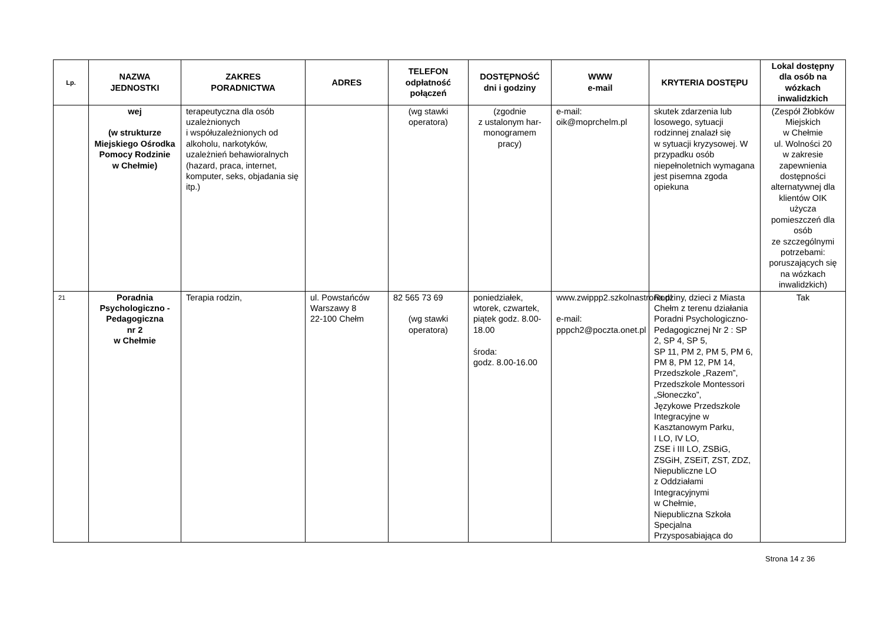| Lp. | NAZWA JEDNOSTKI | ZAKRES PORADNICTWA | ADRES | TELEFON odpłatność połączeń | DOSTĘPNOŚĆ dni i godziny | WWW e-mail | KRYTERIA DOSTĘPU | Lokal dostępny dla osób na wózkach inwalidzkich |
| --- | --- | --- | --- | --- | --- | --- | --- | --- |
| | wej (w strukturze Miejskiego Ośrodka Pomocy Rodzinie w Chełmie) | terapeutyczna dla osób uzależnionych i współuzależnionych od alkoholu, narkotyków, uzależnień behawioralnych (hazard, praca, internet, komputer, seks, objadania się itp.) | | (wg stawki operatora) | (zgodnie z ustalonym har-monogramem pracy) | e-mail: oik@moprchelm.pl | skutek zdarzenia lub losowego, sytuacji rodzinnej znalazł się w sytuacji kryzysowej. W przypadku osób niepełnoletnich wymagana jest pisemna zgoda opiekuna | (Zespół Żłobków Miejskich w Chełmie ul. Wolności 20 w zakresie zapewnienia dostępności alternatywnej dla klientów OIK użycza pomieszczeń dla osób ze szczególnymi potrzebami: poruszających się na wózkach inwalidzkich) |
| 21 | Poradnia Psychologiczno - Pedagogiczna nr 2 w Chełmie | Terapia rodzin, | ul. Powstańców Warszawy 8 22-100 Chełm | 82 565 73 69 (wg stawki operatora) | poniedziałek, wtorek, czwartek, piątek godz. 8.00-18.00 środa: godz. 8.00-16.00 | www.zwippp2.szkolnastrona.pl e-mail: pppch2@poczta.onet.pl | Rodziny, dzieci z Miasta Chełm z terenu działania Poradni Psychologiczno-Pedagogicznej Nr 2 : SP 2, SP 4, SP 5, SP 11, PM 2, PM 5, PM 6, PM 8, PM 12, PM 14, Przedszkole „Razem”, Przedszkole Montessori „Słoneczko”, Językowe Przedszkole Integracyjne w Kasztanowym Parku, I LO, IV LO, ZSE i III LO, ZSBiG, ZSGiH, ZSEiT, ZST, ZDZ, Niepubliczne LO z Oddziałami Integracyjnymi w Chełmie, Niepubliczna Szkoła Specjalna Przysposabiająca do | Tak |
Strona 14 z 36